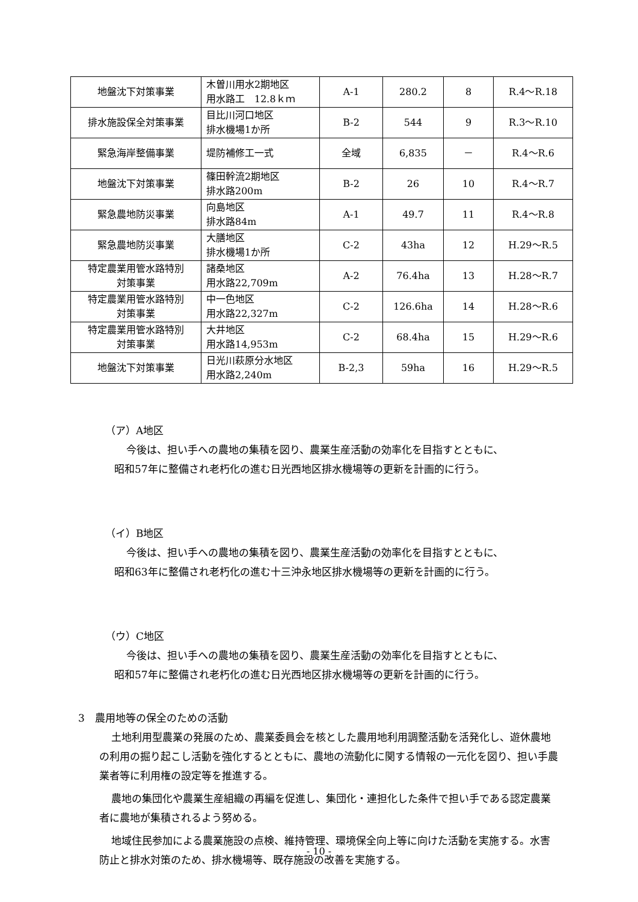| 地盤沈下対策事業 | 木曽川用水2期地区 用水路工 12.8ｋｍ | A-1 | 280.2 | 8 | R.4～R.18 |
| 排水施設保全対策事業 | 目比川河口地区 排水機場1か所 | B-2 | 544 | 9 | R.3～R.10 |
| 緊急海岸整備事業 | 堤防補修工一式 | 全域 | 6,835 | － | R.4～R.6 |
| 地盤沈下対策事業 | 篠田幹流2期地区 排水路200m | B-2 | 26 | 10 | R.4～R.7 |
| 緊急農地防災事業 | 向島地区 排水路84m | A-1 | 49.7 | 11 | R.4～R.8 |
| 緊急農地防災事業 | 大膳地区 排水機場1か所 | C-2 | 43ha | 12 | H.29～R.5 |
| 特定農業用管水路特別 対策事業 | 諸桑地区 用水路22,709m | A-2 | 76.4ha | 13 | H.28～R.7 |
| 特定農業用管水路特別 対策事業 | 中一色地区 用水路22,327m | C-2 | 126.6ha | 14 | H.28～R.6 |
| 特定農業用管水路特別 対策事業 | 大井地区 用水路14,953m | C-2 | 68.4ha | 15 | H.29～R.6 |
| 地盤沈下対策事業 | 日光川萩原分水地区 用水路2,240m | B-2,3 | 59ha | 16 | H.29～R.5 |
（ア）A地区
今後は、担い手への農地の集積を図り、農業生産活動の効率化を目指すとともに、
昭和57年に整備され老朽化の進む日光西地区排水機場等の更新を計画的に行う。
（イ）B地区
今後は、担い手への農地の集積を図り、農業生産活動の効率化を目指すとともに、
昭和63年に整備され老朽化の進む十三沖永地区排水機場等の更新を計画的に行う。
（ウ）C地区
今後は、担い手への農地の集積を図り、農業生産活動の効率化を目指すとともに、
昭和57年に整備され老朽化の進む日光西地区排水機場等の更新を計画的に行う。
3　農用地等の保全のための活動
土地利用型農業の発展のため、農業委員会を核とした農用地利用調整活動を活発化し、遊休農地の利用の掘り起こし活動を強化するとともに、農地の流動化に関する情報の一元化を図り、担い手農業者等に利用権の設定等を推進する。
農地の集団化や農業生産組織の再編を促進し、集団化・連担化した条件で担い手である認定農業者に農地が集積されるよう努める。
地域住民参加による農業施設の点検、維持管理、環境保全向上等に向けた活動を実施する。水害防止と排水対策のため、排水機場等、既存施設の改善を実施する。
- 10 -